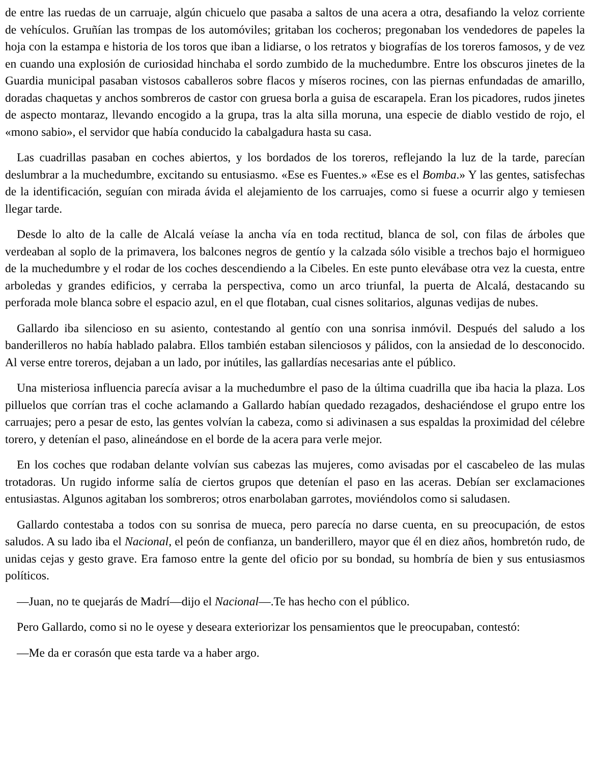de entre las ruedas de un carruaje, algún chicuelo que pasaba a saltos de una acera a otra, desafiando la veloz corriente de vehículos. Gruñían las trompas de los automóviles; gritaban los cocheros; pregonaban los vendedores de papeles la hoja con la estampa e historia de los toros que iban a lidiarse, o los retratos y biografías de los toreros famosos, y de vez en cuando una explosión de curiosidad hinchaba el sordo zumbido de la muchedumbre. Entre los obscuros jinetes de la Guardia municipal pasaban vistosos caballeros sobre flacos y míseros rocines, con las piernas enfundadas de amarillo, doradas chaquetas y anchos sombreros de castor con gruesa borla a guisa de escarapela. Eran los picadores, rudos jinetes de aspecto montaraz, llevando encogido a la grupa, tras la alta silla moruna, una especie de diablo vestido de rojo, el «mono sabio», el servidor que había conducido la cabalgadura hasta su casa.
Las cuadrillas pasaban en coches abiertos, y los bordados de los toreros, reflejando la luz de la tarde, parecían deslumbrar a la muchedumbre, excitando su entusiasmo. «Ese es Fuentes.» «Ese es el Bomba.» Y las gentes, satisfechas de la identificación, seguían con mirada ávida el alejamiento de los carruajes, como si fuese a ocurrir algo y temiesen llegar tarde.
Desde lo alto de la calle de Alcalá veíase la ancha vía en toda rectitud, blanca de sol, con filas de árboles que verdeaban al soplo de la primavera, los balcones negros de gentío y la calzada sólo visible a trechos bajo el hormigueo de la muchedumbre y el rodar de los coches descendiendo a la Cibeles. En este punto elevábase otra vez la cuesta, entre arboledas y grandes edificios, y cerraba la perspectiva, como un arco triunfal, la puerta de Alcalá, destacando su perforada mole blanca sobre el espacio azul, en el que flotaban, cual cisnes solitarios, algunas vedijas de nubes.
Gallardo iba silencioso en su asiento, contestando al gentío con una sonrisa inmóvil. Después del saludo a los banderilleros no había hablado palabra. Ellos también estaban silenciosos y pálidos, con la ansiedad de lo desconocido. Al verse entre toreros, dejaban a un lado, por inútiles, las gallardías necesarias ante el público.
Una misteriosa influencia parecía avisar a la muchedumbre el paso de la última cuadrilla que iba hacia la plaza. Los pilluelos que corrían tras el coche aclamando a Gallardo habían quedado rezagados, deshaciéndose el grupo entre los carruajes; pero a pesar de esto, las gentes volvían la cabeza, como si adivinasen a sus espaldas la proximidad del célebre torero, y detenían el paso, alineándose en el borde de la acera para verle mejor.
En los coches que rodaban delante volvían sus cabezas las mujeres, como avisadas por el cascabeleo de las mulas trotadoras. Un rugido informe salía de ciertos grupos que detenían el paso en las aceras. Debían ser exclamaciones entusiastas. Algunos agitaban los sombreros; otros enarbolaban garrotes, moviéndolos como si saludasen.
Gallardo contestaba a todos con su sonrisa de mueca, pero parecía no darse cuenta, en su preocupación, de estos saludos. A su lado iba el Nacional, el peón de confianza, un banderillero, mayor que él en diez años, hombretón rudo, de unidas cejas y gesto grave. Era famoso entre la gente del oficio por su bondad, su hombría de bien y sus entusiasmos políticos.
—Juan, no te quejarás de Madrí—dijo el Nacional—.Te has hecho con el público.
Pero Gallardo, como si no le oyese y deseara exteriorizar los pensamientos que le preocupaban, contestó:
—Me da er corasón que esta tarde va a haber argo.